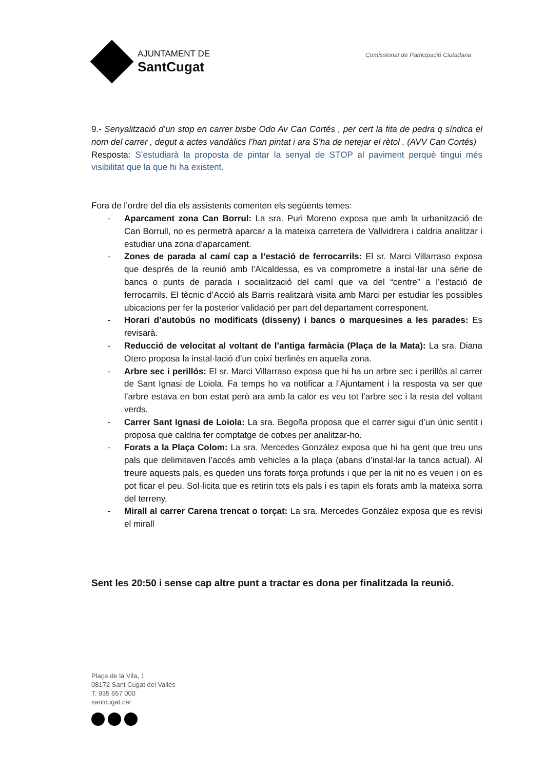AJUNTAMENT DE
SantCugat
Comissionat de Participació Ciutadana
9.- Senyalització d’un stop en carrer bisbe Odo Av Can Cortés , per cert la fita de pedra q síndica el nom del carrer , degut a actes vandàlics l’han pintat i ara S’ha de netejar el rètol . (AVV Can Cortés)
Resposta: S’estudiarà la proposta de pintar la senyal de STOP al paviment perquè tingui més visibilitat que la que hi ha existent.
Fora de l’ordre del dia els assistents comenten els següents temes:
- Aparcament zona Can Borrul: La sra. Puri Moreno exposa que amb la urbanització de Can Borrull, no es permetrà aparcar a la mateixa carretera de Vallvidrera i caldria analitzar i estudiar una zona d’aparcament.
- Zones de parada al camí cap a l’estació de ferrocarrils: El sr. Marci Villarraso exposa que després de la reunió amb l’Alcaldessa, es va comprometre a instal·lar una sèrie de bancs o punts de parada i socialització del camí que va del “centre” a l’estació de ferrocarrils. El tècnic d’Acció als Barris realitzarà visita amb Marci per estudiar les possibles ubicacions per fer la posterior validació per part del departament corresponent.
- Horari d’autobús no modificats (disseny) i bancs o marquesines a les parades: Es revisarà.
- Reducció de velocitat al voltant de l’antiga farmàcia (Plaça de la Mata): La sra. Diana Otero proposa la instal·lació d’un coixí berlinès en aquella zona.
- Arbre sec i perillós: El sr. Marci Villarraso exposa que hi ha un arbre sec i perillós al carrer de Sant Ignasi de Loiola. Fa temps ho va notificar a l’Ajuntament i la resposta va ser que l’arbre estava en bon estat però ara amb la calor es veu tot l’arbre sec i la resta del voltant verds.
- Carrer Sant Ignasi de Loiola: La sra. Begoña proposa que el carrer sigui d’un únic sentit i proposa que caldria fer comptatge de cotxes per analitzar-ho.
- Forats a la Plaça Colom: La sra. Mercedes González exposa que hi ha gent que treu uns pals que delimitaven l’accés amb vehicles a la plaça (abans d’instal·lar la tanca actual). Al treure aquests pals, es queden uns forats força profunds i que per la nit no es veuen i on es pot ficar el peu. Sol·licita que es retirin tots els pals i es tapin els forats amb la mateixa sorra del terreny.
- Mirall al carrer Carena trencat o torçat: La sra. Mercedes González exposa que es revisi el mirall
Sent les 20:50 i sense cap altre punt a tractar es dona per finalitzada la reunió.
Plaça de la Vila, 1
08172 Sant Cugat del Vallès
T. 935 657 000
santcugat.cat